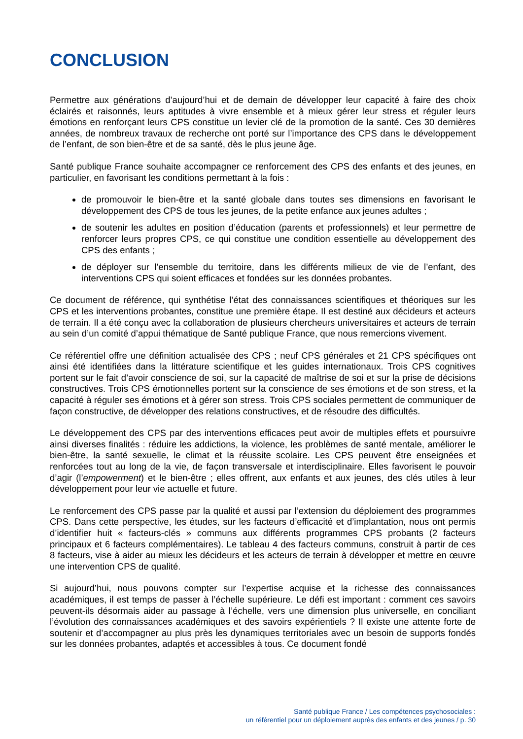CONCLUSION
Permettre aux générations d’aujourd’hui et de demain de développer leur capacité à faire des choix éclairés et raisonnés, leurs aptitudes à vivre ensemble et à mieux gérer leur stress et réguler leurs émotions en renforçant leurs CPS constitue un levier clé de la promotion de la santé. Ces 30 dernières années, de nombreux travaux de recherche ont porté sur l’importance des CPS dans le développement de l’enfant, de son bien-être et de sa santé, dès le plus jeune âge.
Santé publique France souhaite accompagner ce renforcement des CPS des enfants et des jeunes, en particulier, en favorisant les conditions permettant à la fois :
de promouvoir le bien-être et la santé globale dans toutes ses dimensions en favorisant le développement des CPS de tous les jeunes, de la petite enfance aux jeunes adultes ;
de soutenir les adultes en position d’éducation (parents et professionnels) et leur permettre de renforcer leurs propres CPS, ce qui constitue une condition essentielle au développement des CPS des enfants ;
de déployer sur l’ensemble du territoire, dans les différents milieux de vie de l’enfant, des interventions CPS qui soient efficaces et fondées sur les données probantes.
Ce document de référence, qui synthétise l’état des connaissances scientifiques et théoriques sur les CPS et les interventions probantes, constitue une première étape. Il est destiné aux décideurs et acteurs de terrain. Il a été conçu avec la collaboration de plusieurs chercheurs universitaires et acteurs de terrain au sein d’un comité d’appui thématique de Santé publique France, que nous remercions vivement.
Ce référentiel offre une définition actualisée des CPS ; neuf CPS générales et 21 CPS spécifiques ont ainsi été identifiées dans la littérature scientifique et les guides internationaux. Trois CPS cognitives portent sur le fait d’avoir conscience de soi, sur la capacité de maîtrise de soi et sur la prise de décisions constructives. Trois CPS émotionnelles portent sur la conscience de ses émotions et de son stress, et la capacité à réguler ses émotions et à gérer son stress. Trois CPS sociales permettent de communiquer de façon constructive, de développer des relations constructives, et de résoudre des difficultés.
Le développement des CPS par des interventions efficaces peut avoir de multiples effets et poursuivre ainsi diverses finalités : réduire les addictions, la violence, les problèmes de santé mentale, améliorer le bien-être, la santé sexuelle, le climat et la réussite scolaire. Les CPS peuvent être enseignées et renforcées tout au long de la vie, de façon transversale et interdisciplinaire. Elles favorisent le pouvoir d’agir (l’empowerment) et le bien-être ; elles offrent, aux enfants et aux jeunes, des clés utiles à leur développement pour leur vie actuelle et future.
Le renforcement des CPS passe par la qualité et aussi par l’extension du déploiement des programmes CPS. Dans cette perspective, les études, sur les facteurs d’efficacité et d’implantation, nous ont permis d’identifier huit « facteurs-clés » communs aux différents programmes CPS probants (2 facteurs principaux et 6 facteurs complémentaires). Le tableau 4 des facteurs communs, construit à partir de ces 8 facteurs, vise à aider au mieux les décideurs et les acteurs de terrain à développer et mettre en œuvre une intervention CPS de qualité.
Si aujourd’hui, nous pouvons compter sur l’expertise acquise et la richesse des connaissances académiques, il est temps de passer à l’échelle supérieure. Le défi est important : comment ces savoirs peuvent-ils désormais aider au passage à l’échelle, vers une dimension plus universelle, en conciliant l’évolution des connaissances académiques et des savoirs expérientiels ? Il existe une attente forte de soutenir et d’accompagner au plus près les dynamiques territoriales avec un besoin de supports fondés sur les données probantes, adaptés et accessibles à tous. Ce document fondé
Santé publique France / Les compétences psychosociales :
un référentiel pour un déploiement auprès des enfants et des jeunes / p. 30